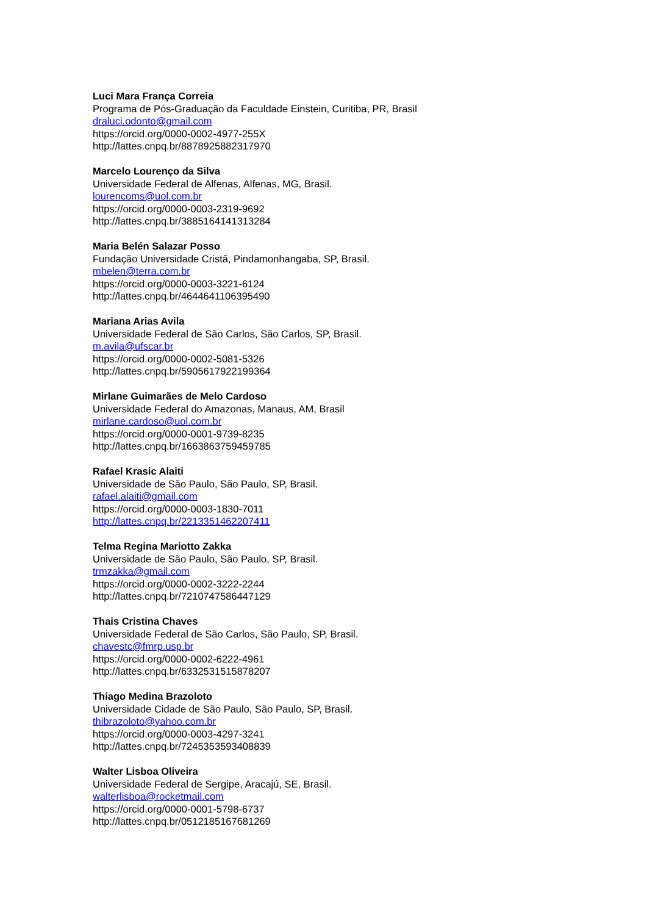Luci Mara França Correia
Programa de Pós-Graduação da Faculdade Einstein, Curitiba, PR, Brasil
draluci.odonto@gmail.com
https://orcid.org/0000-0002-4977-255X
http://lattes.cnpq.br/8878925882317970
Marcelo Lourenço da Silva
Universidade Federal de Alfenas, Alfenas, MG, Brasil.
lourencoms@uol.com.br
https://orcid.org/0000-0003-2319-9692
http://lattes.cnpq.br/3885164141313284
Maria Belén Salazar Posso
Fundação Universidade Cristã, Pindamonhangaba, SP, Brasil.
mbelen@terra.com.br
https://orcid.org/0000-0003-3221-6124
http://lattes.cnpq.br/4644641106395490
Mariana Arias Avila
Universidade Federal de São Carlos, São Carlos, SP, Brasil.
m.avila@ufscar.br
https://orcid.org/0000-0002-5081-5326
http://lattes.cnpq.br/5905617922199364
Mirlane Guimarães de Melo Cardoso
Universidade Federal do Amazonas, Manaus, AM, Brasil
mirlane.cardoso@uol.com.br
https://orcid.org/0000-0001-9739-8235
http://lattes.cnpq.br/1663863759459785
Rafael Krasic Alaiti
Universidade de São Paulo, São Paulo, SP, Brasil.
rafael.alaiti@gmail.com
https://orcid.org/0000-0003-1830-7011
http://lattes.cnpq.br/2213351462207411
Telma Regina Mariotto Zakka
Universidade de São Paulo, São Paulo, SP, Brasil.
trmzakka@gmail.com
https://orcid.org/0000-0002-3222-2244
http://lattes.cnpq.br/7210747586447129
Thais Cristina Chaves
Universidade Federal de São Carlos, São Paulo, SP, Brasil.
chavestc@fmrp.usp.br
https://orcid.org/0000-0002-6222-4961
http://lattes.cnpq.br/6332531515878207
Thiago Medina Brazoloto
Universidade Cidade de São Paulo, São Paulo, SP, Brasil.
thibrazoloto@yahoo.com.br
https://orcid.org/0000-0003-4297-3241
http://lattes.cnpq.br/7245353593408839
Walter Lisboa Oliveira
Universidade Federal de Sergipe, Aracajú, SE, Brasil.
walterlisboa@rocketmail.com
https://orcid.org/0000-0001-5798-6737
http://lattes.cnpq.br/0512185167681269